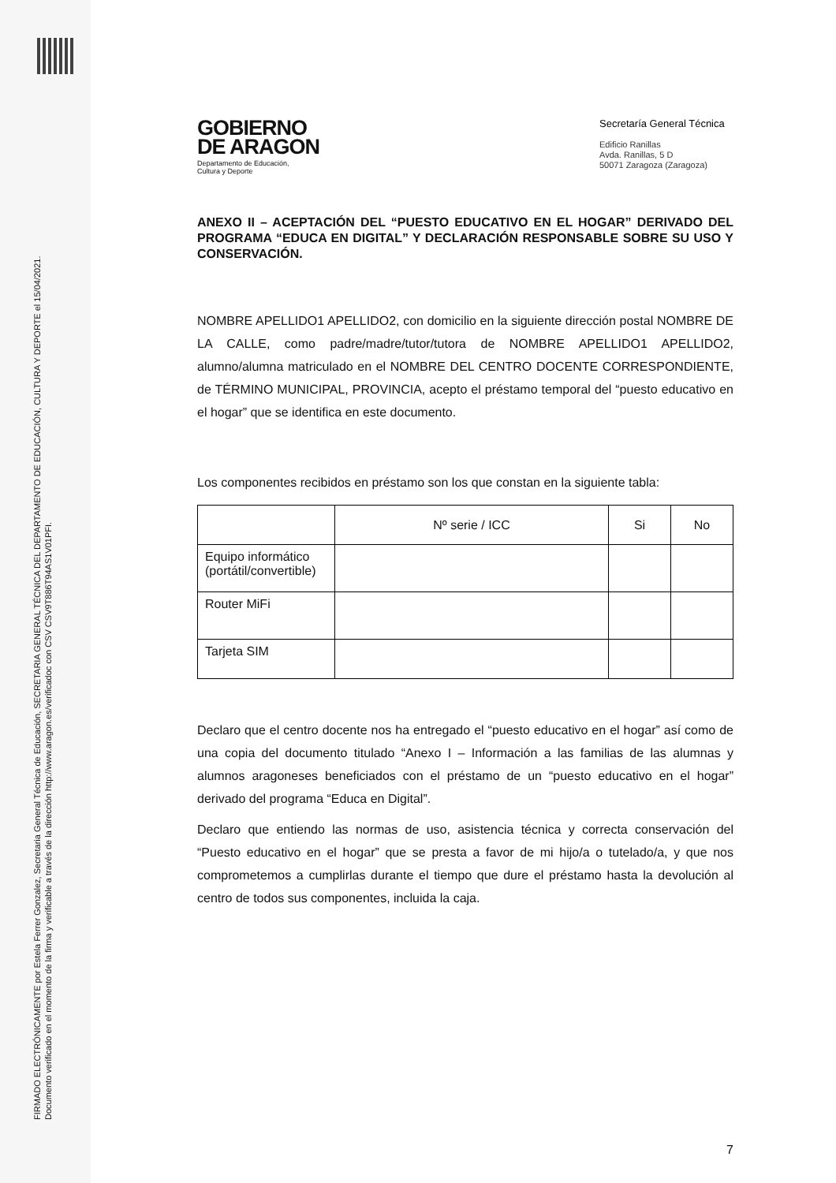FIRMADO ELECTRÓNICAMENTE por Estela Ferrer Gonzalez, Secretaria General Técnica de Educación, SECRETARIA GENERAL TÉCNICA DEL DEPARTAMENTO DE EDUCACIÓN, CULTURA Y DEPORTE el 15/04/2021.
Documento verificado en el momento de la firma y verificable a través de la dirección http://www.aragon.es/verificadoc con CSV CSV9T886T94AS1V01PFI.
GOBIERNO
DE ARAGON
Departamento de Educación,
Cultura y Deporte
Secretaría General Técnica
Edificio Ranillas
Avda. Ranillas, 5 D
50071 Zaragoza (Zaragoza)
ANEXO II – ACEPTACIÓN DEL “PUESTO EDUCATIVO EN EL HOGAR” DERIVADO DEL PROGRAMA “EDUCA EN DIGITAL” Y DECLARACIÓN RESPONSABLE SOBRE SU USO Y CONSERVACIÓN.
NOMBRE APELLIDO1 APELLIDO2, con domicilio en la siguiente dirección postal NOMBRE DE LA CALLE, como padre/madre/tutor/tutora de NOMBRE APELLIDO1 APELLIDO2, alumno/alumna matriculado en el NOMBRE DEL CENTRO DOCENTE CORRESPONDIENTE, de TÉRMINO MUNICIPAL, PROVINCIA, acepto el préstamo temporal del “puesto educativo en el hogar” que se identifica en este documento.
Los componentes recibidos en préstamo son los que constan en la siguiente tabla:
| | Nº serie / ICC | Si | No |
| Equipo informático (portátil/convertible) | | | |
| Router MiFi | | | |
| Tarjeta SIM | | | |
Declaro que el centro docente nos ha entregado el “puesto educativo en el hogar” así como de una copia del documento titulado “Anexo I – Información a las familias de las alumnas y alumnos aragoneses beneficiados con el préstamo de un “puesto educativo en el hogar” derivado del programa “Educa en Digital”.
Declaro que entiendo las normas de uso, asistencia técnica y correcta conservación del “Puesto educativo en el hogar” que se presta a favor de mi hijo/a o tutelado/a, y que nos comprometemos a cumplirlas durante el tiempo que dure el préstamo hasta la devolución al centro de todos sus componentes, incluida la caja.
7